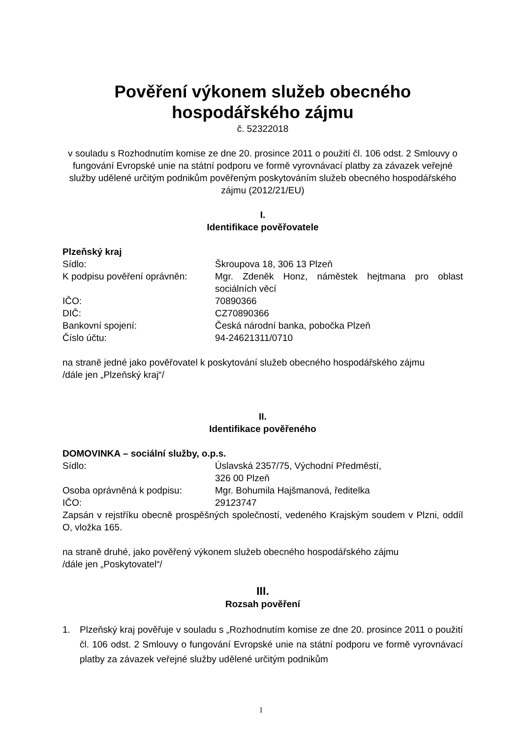Pověření výkonem služeb obecného
hospodářského zájmu
č. 52322018
v souladu s Rozhodnutím komise ze dne 20. prosince 2011 o použití čl. 106 odst. 2 Smlouvy o fungování Evropské unie na státní podporu ve formě vyrovnávací platby za závazek veřejné služby udělené určitým podnikům pověřeným poskytováním služeb obecného hospodářského zájmu (2012/21/EU)
I.
Identifikace pověřovatele
Plzeňský kraj
| Sídlo: | Škroupova 18, 306 13 Plzeň |
| K podpisu pověření oprávněn: | Mgr. Zdeněk Honz, náměstek hejtmana pro oblast sociálních věcí |
| IČO: | 70890366 |
| DIČ: | CZ70890366 |
| Bankovní spojení: | Česká národní banka, pobočka Plzeň |
| Číslo účtu: | 94-24621311/0710 |
na straně jedné jako pověřovatel k poskytování služeb obecného hospodářského zájmu
/dále jen „Plzeňský kraj“/
II.
Identifikace pověřeného
DOMOVINKA – sociální služby, o.p.s.
| Sídlo: | Úslavská 2357/75, Východní Předměstí, 326 00 Plzeň |
| Osoba oprávněná k podpisu: | Mgr. Bohumila Hajšmanová, ředitelka |
| IČO: | 29123747 |
Zapsán v rejstříku obecně prospěšných společností, vedeného Krajským soudem v Plzni, oddíl O, vložka 165.
na straně druhé, jako pověřený výkonem služeb obecného hospodářského zájmu
/dále jen „Poskytovatel“/
III.
Rozsah pověření
1. Plzeňský kraj pověřuje v souladu s „Rozhodnutím komise ze dne 20. prosince 2011 o použití čl. 106 odst. 2 Smlouvy o fungování Evropské unie na státní podporu ve formě vyrovnávací platby za závazek veřejné služby udělené určitým podnikům
1